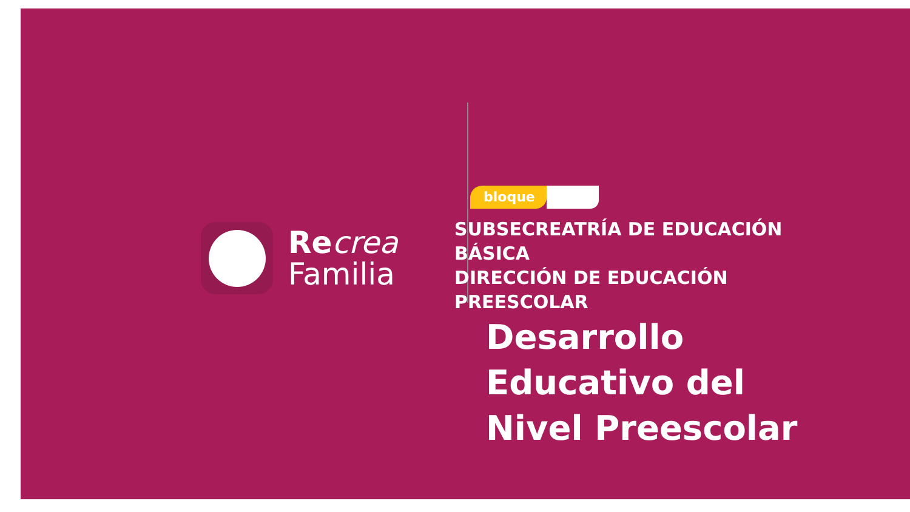Re crea
Familia
bloque
SUBSECREATRÍA DE EDUCACIÓN
BÁSICA
DIRECCIÓN DE EDUCACIÓN
PREESCOLAR
Desarrollo
Educativo del
Nivel Preescolar